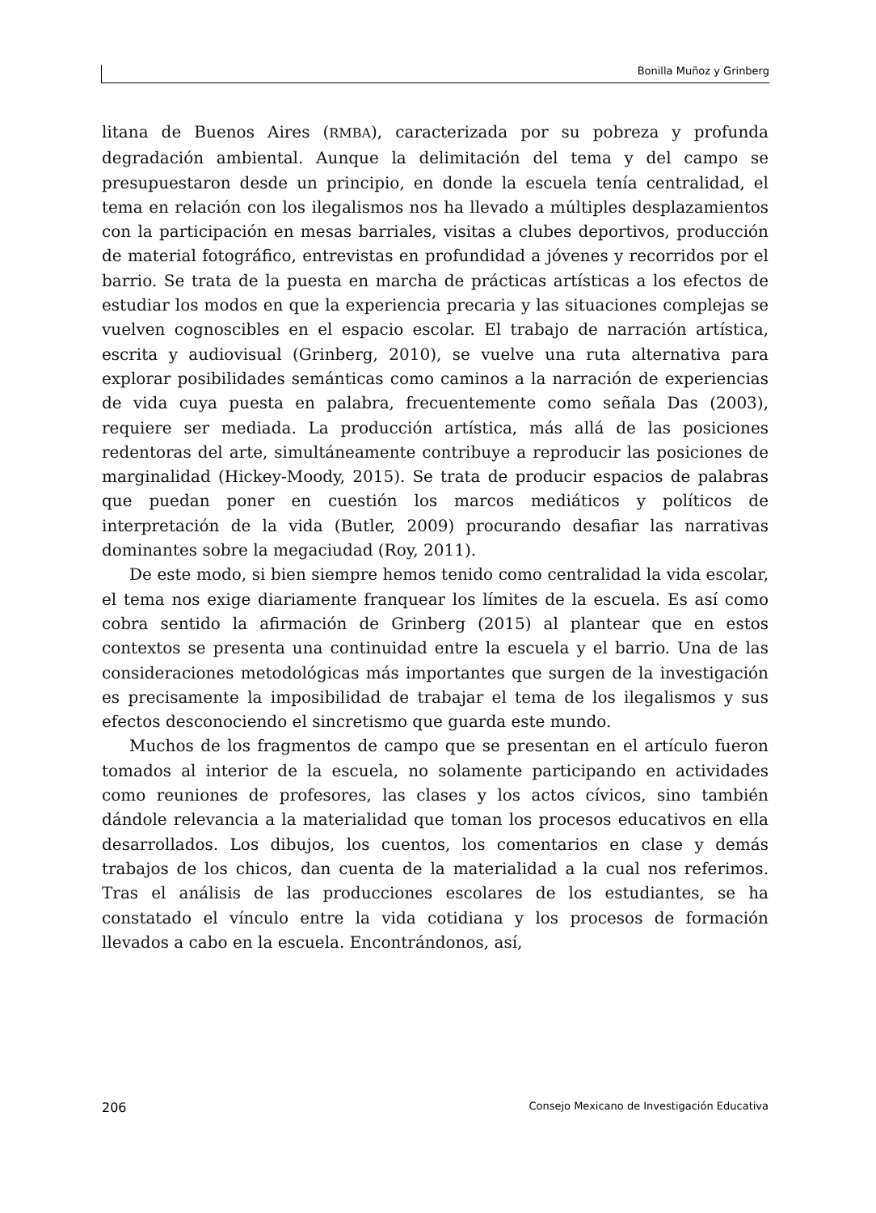Bonilla Muñoz y Grinberg
litana de Buenos Aires (RMBA), caracterizada por su pobreza y profunda degradación ambiental. Aunque la delimitación del tema y del campo se presupuestaron desde un principio, en donde la escuela tenía centralidad, el tema en relación con los ilegalismos nos ha llevado a múltiples desplazamientos con la participación en mesas barriales, visitas a clubes deportivos, producción de material fotográfico, entrevistas en profundidad a jóvenes y recorridos por el barrio. Se trata de la puesta en marcha de prácticas artísticas a los efectos de estudiar los modos en que la experiencia precaria y las situaciones complejas se vuelven cognoscibles en el espacio escolar. El trabajo de narración artística, escrita y audiovisual (Grinberg, 2010), se vuelve una ruta alternativa para explorar posibilidades semánticas como caminos a la narración de experiencias de vida cuya puesta en palabra, frecuentemente como señala Das (2003), requiere ser mediada. La producción artística, más allá de las posiciones redentoras del arte, simultáneamente contribuye a reproducir las posiciones de marginalidad (Hickey-Moody, 2015). Se trata de producir espacios de palabras que puedan poner en cuestión los marcos mediáticos y políticos de interpretación de la vida (Butler, 2009) procurando desafiar las narrativas dominantes sobre la megaciudad (Roy, 2011).
De este modo, si bien siempre hemos tenido como centralidad la vida escolar, el tema nos exige diariamente franquear los límites de la escuela. Es así como cobra sentido la afirmación de Grinberg (2015) al plantear que en estos contextos se presenta una continuidad entre la escuela y el barrio. Una de las consideraciones metodológicas más importantes que surgen de la investigación es precisamente la imposibilidad de trabajar el tema de los ilegalismos y sus efectos desconociendo el sincretismo que guarda este mundo.
Muchos de los fragmentos de campo que se presentan en el artículo fueron tomados al interior de la escuela, no solamente participando en actividades como reuniones de profesores, las clases y los actos cívicos, sino también dándole relevancia a la materialidad que toman los procesos educativos en ella desarrollados. Los dibujos, los cuentos, los comentarios en clase y demás trabajos de los chicos, dan cuenta de la materialidad a la cual nos referimos. Tras el análisis de las producciones escolares de los estudiantes, se ha constatado el vínculo entre la vida cotidiana y los procesos de formación llevados a cabo en la escuela. Encontrándonos, así,
206 Consejo Mexicano de Investigación Educativa